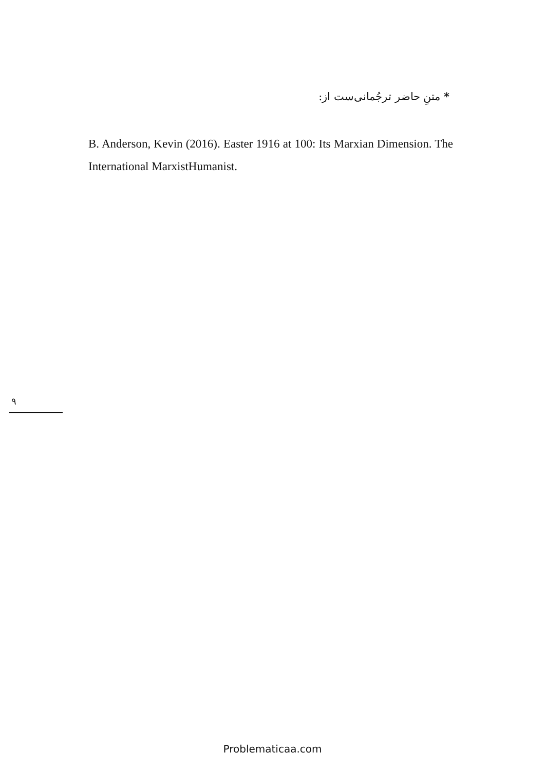* متنِ حاضر ترجُمانی‌ست از:
B. Anderson, Kevin (2016). Easter 1916 at 100: Its Marxian Dimension. The International MarxistHumanist.
۹
Problematicaa.com